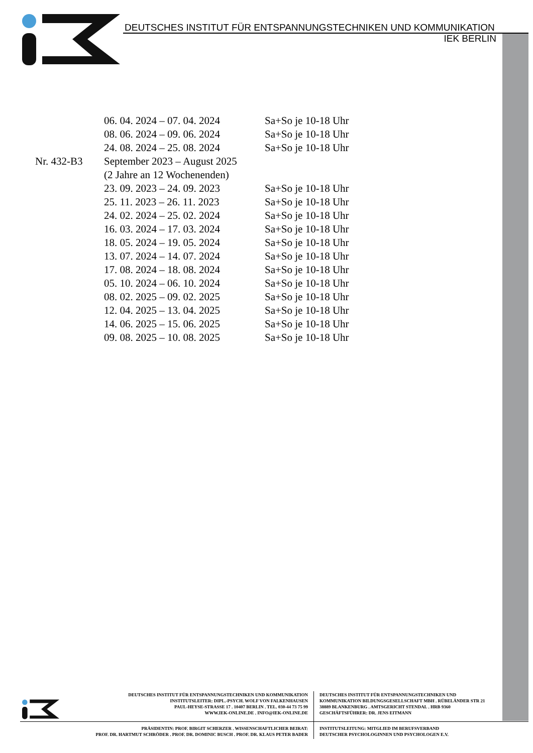DEUTSCHES INSTITUT FÜR ENTSPANNUNGSTECHNIKEN UND KOMMUNIKATION
IEK BERLIN
| | 06. 04. 2024 – 07. 04. 2024 | Sa+So je 10-18 Uhr |
| | 08. 06. 2024 – 09. 06. 2024 | Sa+So je 10-18 Uhr |
| | 24. 08. 2024 – 25. 08. 2024 | Sa+So je 10-18 Uhr |
| Nr. 432-B3 | September 2023 – August 2025 | |
| | (2 Jahre an 12 Wochenenden) | |
| | 23. 09. 2023 – 24. 09. 2023 | Sa+So je 10-18 Uhr |
| | 25. 11. 2023 – 26. 11. 2023 | Sa+So je 10-18 Uhr |
| | 24. 02. 2024 – 25. 02. 2024 | Sa+So je 10-18 Uhr |
| | 16. 03. 2024 – 17. 03. 2024 | Sa+So je 10-18 Uhr |
| | 18. 05. 2024 – 19. 05. 2024 | Sa+So je 10-18 Uhr |
| | 13. 07. 2024 – 14. 07. 2024 | Sa+So je 10-18 Uhr |
| | 17. 08. 2024 – 18. 08. 2024 | Sa+So je 10-18 Uhr |
| | 05. 10. 2024 – 06. 10. 2024 | Sa+So je 10-18 Uhr |
| | 08. 02. 2025 – 09. 02. 2025 | Sa+So je 10-18 Uhr |
| | 12. 04. 2025 – 13. 04. 2025 | Sa+So je 10-18 Uhr |
| | 14. 06. 2025 – 15. 06. 2025 | Sa+So je 10-18 Uhr |
| | 09. 08. 2025 – 10. 08. 2025 | Sa+So je 10-18 Uhr |
DEUTSCHES INSTITUT FÜR ENTSPANNUNGSTECHNIKEN UND KOMMUNIKATION
INSTITUTSLEITER: DIPL.-PSYCH. WOLF VON FALKENHAUSEN
PAUL-HEYSE-STRASSE 17 . 10407 BERLIN . TEL. 030-44 73 75 99
WWW.IEK-ONLINE.DE . INFO@IEK-ONLINE.DE
DEUTSCHES INSTITUT FÜR ENTSPANNUNGSTECHNIKEN UND
KOMMUNIKATION BILDUNGSGESELLSCHAFT MBH . RÜBELÄNDER STR 21
38889 BLANKENBURG . AMTSGERICHT STENDAL . HRB 9360
GESCHÄFTSFÜHRER: DR. JENS EITMANN
PRÄSIDENTIN: PROF. BIRGIT SCHERZER . WISSENSCHAFTLICHER BEIRAT:
PROF. DR. HARTMUT SCHRÖDER . PROF. DR. DOMINIC BUSCH . PROF. DR. KLAUS PETER BADER
INSTITUTSLEITUNG: MITGLIED IM BERUFSVERBAND
DEUTSCHER PSYCHOLOGINNEN UND PSYCHOLOGEN E.V.